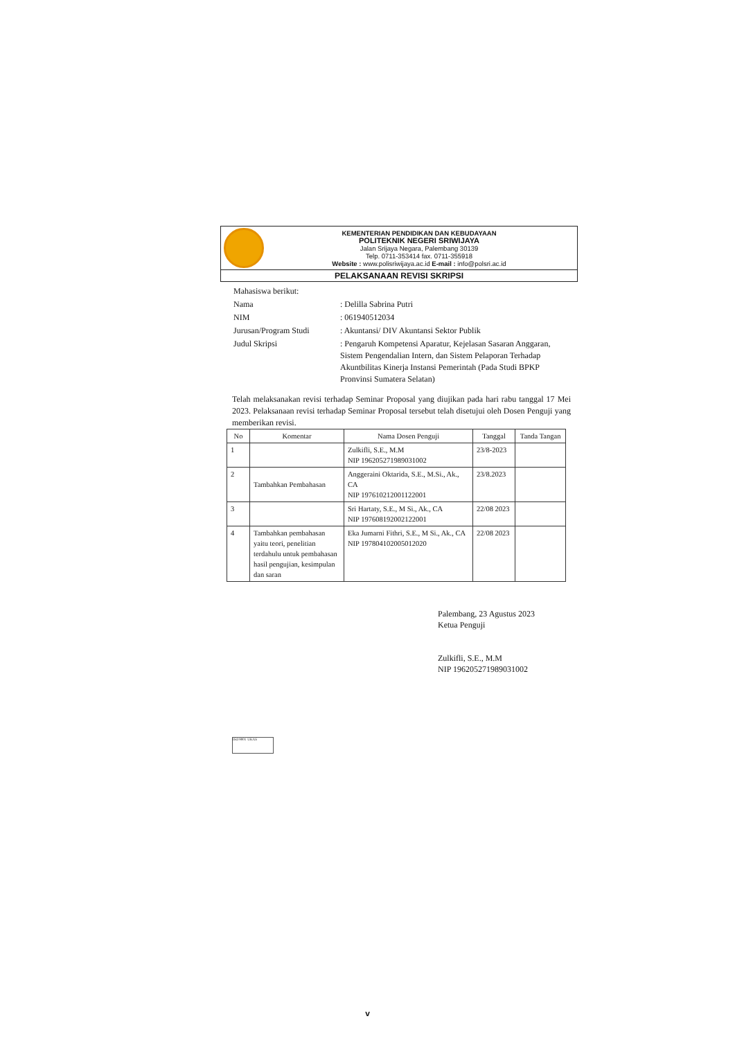KEMENTERIAN PENDIDIKAN DAN KEBUDAYAAN
POLITEKNIK NEGERI SRIWIJAYA
Jalan Srijaya Negara, Palembang 30139
Telp. 0711-353414 fax. 0711-355918
Website : www.polisriwijaya.ac.id E-mail : info@polsri.ac.id
PELAKSANAAN REVISI SKRIPSI
| Mahasiswa berikut: | |
| Nama | : Delilla Sabrina Putri |
| NIM | : 061940512034 |
| Jurusan/Program Studi | : Akuntansi/ DIV Akuntansi Sektor Publik |
| Judul Skripsi | : Pengaruh Kompetensi Aparatur, Kejelasan Sasaran Anggaran, Sistem Pengendalian Intern, dan Sistem Pelaporan Terhadap Akuntbilitas Kinerja Instansi Pemerintah (Pada Studi BPKP Pronvinsi Sumatera Selatan) |
Telah melaksanakan revisi terhadap Seminar Proposal yang diujikan pada hari rabu tanggal 17 Mei 2023. Pelaksanaan revisi terhadap Seminar Proposal tersebut telah disetujui oleh Dosen Penguji yang memberikan revisi.
| No | Komentar | Nama Dosen Penguji | Tanggal | Tanda Tangan |
| --- | --- | --- | --- | --- |
| 1 | | Zulkifli, S.E., M.M NIP 196205271989031002 | 23/8-2023 | |
| 2 | Tambahkan Pembahasan | Anggeraini Oktarida, S.E., M.Si., Ak., CA NIP 197610212001122001 | 23/8.2023 | |
| 3 | | Sri Hartaty, S.E., M Si., Ak., CA NIP 197608192002122001 | 22/08 2023 | |
| 4 | Tambahkan pembahasan yaitu teori, penelitian terdahulu untuk pembahasan hasil pengujian, kesimpulan dan saran | Eka Jumarni Fithri, S.E., M Si., Ak., CA NIP 197804102005012020 | 22/08 2023 | |
Palembang, 23 Agustus 2023
Ketua Penguji
Zulkifli, S.E., M.M
NIP 196205271989031002
ISO 9001 UKAS
v